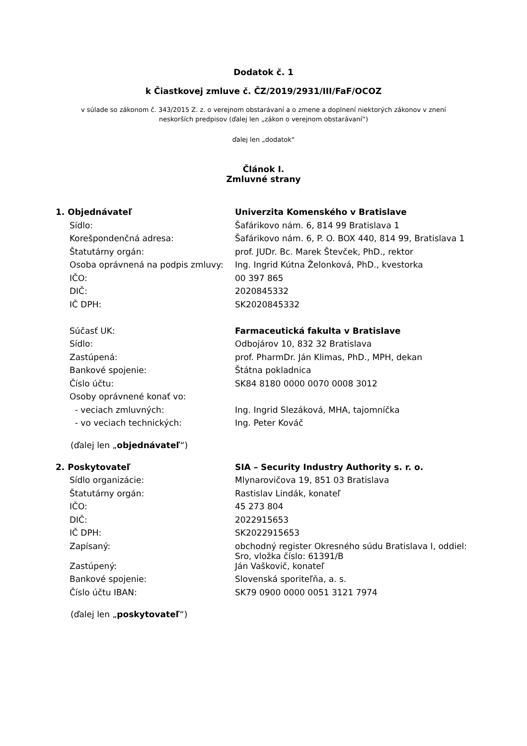Dodatok č. 1
k Čiastkovej zmluve č. ČZ/2019/2931/III/FaF/OCOZ
v súlade so zákonom č. 343/2015 Z. z. o verejnom obstarávaní a o zmene a doplnení niektorých zákonov v znení
neskorších predpisov (ďalej len „zákon o verejnom obstarávaní“)
ďalej len „dodatok“
Článok I.
Zmluvné strany
| 1. Objednávateľ | Univerzita Komenského v Bratislave |
| Sídlo: | Šafárikovo nám. 6, 814 99 Bratislava 1 |
| Korešpondenčná adresa: | Šafárikovo nám. 6, P. O. BOX 440, 814 99, Bratislava 1 |
| Štatutárny orgán: | prof. JUDr. Bc. Marek Števček, PhD., rektor |
| Osoba oprávnená na podpis zmluvy: | Ing. Ingrid Kútna Želonková, PhD., kvestorka |
| IČO: | 00 397 865 |
| DIČ: | 2020845332 |
| IČ DPH: | SK2020845332 |
| Súčasť UK: | Farmaceutická fakulta v Bratislave |
| Sídlo: | Odbojárov 10, 832 32 Bratislava |
| Zastúpená: | prof. PharmDr. Ján Klimas, PhD., MPH, dekan |
| Bankové spojenie: | Štátna pokladnica |
| Číslo účtu: | SK84 8180 0000 0070 0008 3012 |
| Osoby oprávnené konať vo: | |
| - veciach zmluvných: | Ing. Ingrid Slezáková, MHA, tajomníčka |
| - vo veciach technických: | Ing. Peter Kováč |
(ďalej len „objednávateľ“)
| 2. Poskytovateľ | SIA – Security Industry Authority s. r. o. |
| Sídlo organizácie: | Mlynarovičova 19, 851 03 Bratislava |
| Štatutárny orgán: | Rastislav Lindák, konateľ |
| IČO: | 45 273 804 |
| DIČ: | 2022915653 |
| IČ DPH: | SK2022915653 |
| Zapísaný: | obchodný register Okresného súdu Bratislava I, oddiel: Sro, vložka číslo: 61391/B |
| Zastúpený: | Ján Vaškovič, konateľ |
| Bankové spojenie: | Slovenská sporiteľňa, a. s. |
| Číslo účtu IBAN: | SK79 0900 0000 0051 3121 7974 |
(ďalej len „poskytovateľ“)